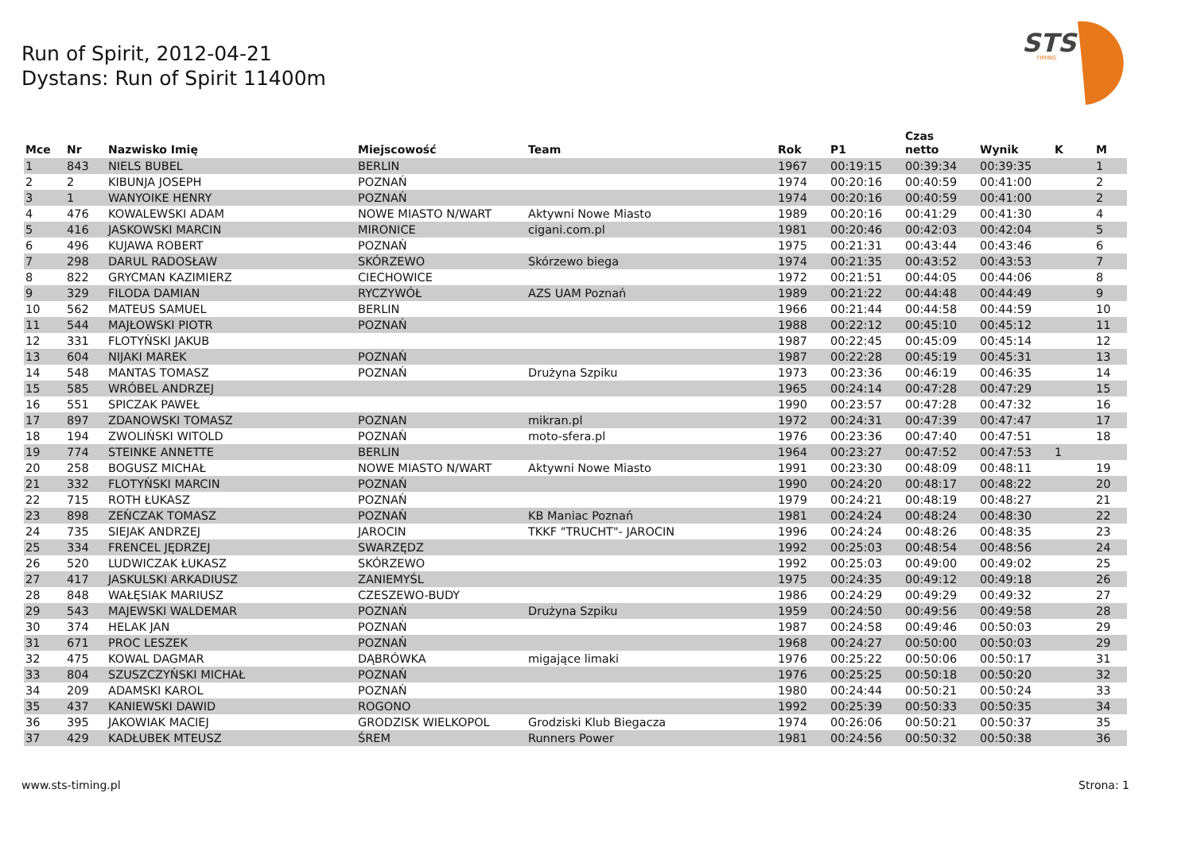Run of Spirit, 2012-04-21
Dystans: Run of Spirit 11400m
STS
TIMING
| Mce | Nr | Nazwisko Imię | Miejscowość | Team | Rok | P1 | Czas netto | Wynik | K | M |
| --- | --- | --- | --- | --- | --- | --- | --- | --- | --- | --- |
| 1 | 843 | NIELS BUBEL | BERLIN | | 1967 | 00:19:15 | 00:39:34 | 00:39:35 | | 1 |
| 2 | 2 | KIBUNJA JOSEPH | POZNAŃ | | 1974 | 00:20:16 | 00:40:59 | 00:41:00 | | 2 |
| 3 | 1 | WANYOIKE HENRY | POZNAŃ | | 1974 | 00:20:16 | 00:40:59 | 00:41:00 | | 2 |
| 4 | 476 | KOWALEWSKI ADAM | NOWE MIASTO N/WART | Aktywni Nowe Miasto | 1989 | 00:20:16 | 00:41:29 | 00:41:30 | | 4 |
| 5 | 416 | JASKOWSKI MARCIN | MIRONICE | cigani.com.pl | 1981 | 00:20:46 | 00:42:03 | 00:42:04 | | 5 |
| 6 | 496 | KUJAWA ROBERT | POZNAŃ | | 1975 | 00:21:31 | 00:43:44 | 00:43:46 | | 6 |
| 7 | 298 | DARUL RADOSŁAW | SKÓRZEWO | Skórzewo biega | 1974 | 00:21:35 | 00:43:52 | 00:43:53 | | 7 |
| 8 | 822 | GRYCMAN KAZIMIERZ | CIECHOWICE | | 1972 | 00:21:51 | 00:44:05 | 00:44:06 | | 8 |
| 9 | 329 | FILODA DAMIAN | RYCZYWÓŁ | AZS UAM Poznań | 1989 | 00:21:22 | 00:44:48 | 00:44:49 | | 9 |
| 10 | 562 | MATEUS SAMUEL | BERLIN | | 1966 | 00:21:44 | 00:44:58 | 00:44:59 | | 10 |
| 11 | 544 | MAJŁOWSKI PIOTR | POZNAŃ | | 1988 | 00:22:12 | 00:45:10 | 00:45:12 | | 11 |
| 12 | 331 | FLOTYŃSKI JAKUB | | | 1987 | 00:22:45 | 00:45:09 | 00:45:14 | | 12 |
| 13 | 604 | NIJAKI MAREK | POZNAŃ | | 1987 | 00:22:28 | 00:45:19 | 00:45:31 | | 13 |
| 14 | 548 | MANTAS TOMASZ | POZNAŃ | Drużyna Szpiku | 1973 | 00:23:36 | 00:46:19 | 00:46:35 | | 14 |
| 15 | 585 | WRÓBEL ANDRZEJ | | | 1965 | 00:24:14 | 00:47:28 | 00:47:29 | | 15 |
| 16 | 551 | SPICZAK PAWEŁ | | | 1990 | 00:23:57 | 00:47:28 | 00:47:32 | | 16 |
| 17 | 897 | ZDANOWSKI TOMASZ | POZNAN | mikran.pl | 1972 | 00:24:31 | 00:47:39 | 00:47:47 | | 17 |
| 18 | 194 | ZWOLIŃSKI WITOLD | POZNAŃ | moto-sfera.pl | 1976 | 00:23:36 | 00:47:40 | 00:47:51 | | 18 |
| 19 | 774 | STEINKE ANNETTE | BERLIN | | 1964 | 00:23:27 | 00:47:52 | 00:47:53 | 1 | |
| 20 | 258 | BOGUSZ MICHAŁ | NOWE MIASTO N/WART | Aktywni Nowe Miasto | 1991 | 00:23:30 | 00:48:09 | 00:48:11 | | 19 |
| 21 | 332 | FLOTYŃSKI MARCIN | POZNAŃ | | 1990 | 00:24:20 | 00:48:17 | 00:48:22 | | 20 |
| 22 | 715 | ROTH ŁUKASZ | POZNAŃ | | 1979 | 00:24:21 | 00:48:19 | 00:48:27 | | 21 |
| 23 | 898 | ZEŃCZAK TOMASZ | POZNAŃ | KB Maniac Poznań | 1981 | 00:24:24 | 00:48:24 | 00:48:30 | | 22 |
| 24 | 735 | SIEJAK ANDRZEJ | JAROCIN | TKKF "TRUCHT"- JAROCIN | 1996 | 00:24:24 | 00:48:26 | 00:48:35 | | 23 |
| 25 | 334 | FRENCEL JĘDRZEJ | SWARZĘDZ | | 1992 | 00:25:03 | 00:48:54 | 00:48:56 | | 24 |
| 26 | 520 | LUDWICZAK ŁUKASZ | SKÓRZEWO | | 1992 | 00:25:03 | 00:49:00 | 00:49:02 | | 25 |
| 27 | 417 | JASKULSKI ARKADIUSZ | ZANIEMYŚL | | 1975 | 00:24:35 | 00:49:12 | 00:49:18 | | 26 |
| 28 | 848 | WAŁĘSIAK MARIUSZ | CZESZEWO-BUDY | | 1986 | 00:24:29 | 00:49:29 | 00:49:32 | | 27 |
| 29 | 543 | MAJEWSKI WALDEMAR | POZNAŃ | Drużyna Szpiku | 1959 | 00:24:50 | 00:49:56 | 00:49:58 | | 28 |
| 30 | 374 | HELAK JAN | POZNAŃ | | 1987 | 00:24:58 | 00:49:46 | 00:50:03 | | 29 |
| 31 | 671 | PROC LESZEK | POZNAŃ | | 1968 | 00:24:27 | 00:50:00 | 00:50:03 | | 29 |
| 32 | 475 | KOWAL DAGMAR | DĄBRÓWKA | migające limaki | 1976 | 00:25:22 | 00:50:06 | 00:50:17 | | 31 |
| 33 | 804 | SZUSZCZYŃSKI MICHAŁ | POZNAŃ | | 1976 | 00:25:25 | 00:50:18 | 00:50:20 | | 32 |
| 34 | 209 | ADAMSKI KAROL | POZNAŃ | | 1980 | 00:24:44 | 00:50:21 | 00:50:24 | | 33 |
| 35 | 437 | KANIEWSKI DAWID | ROGONO | | 1992 | 00:25:39 | 00:50:33 | 00:50:35 | | 34 |
| 36 | 395 | JAKOWIAK MACIEJ | GRODZISK WIELKOPOL | Grodziski Klub Biegacza | 1974 | 00:26:06 | 00:50:21 | 00:50:37 | | 35 |
| 37 | 429 | KADŁUBEK MTEUSZ | ŚREM | Runners Power | 1981 | 00:24:56 | 00:50:32 | 00:50:38 | | 36 |
www.sts-timing.pl Strona: 1